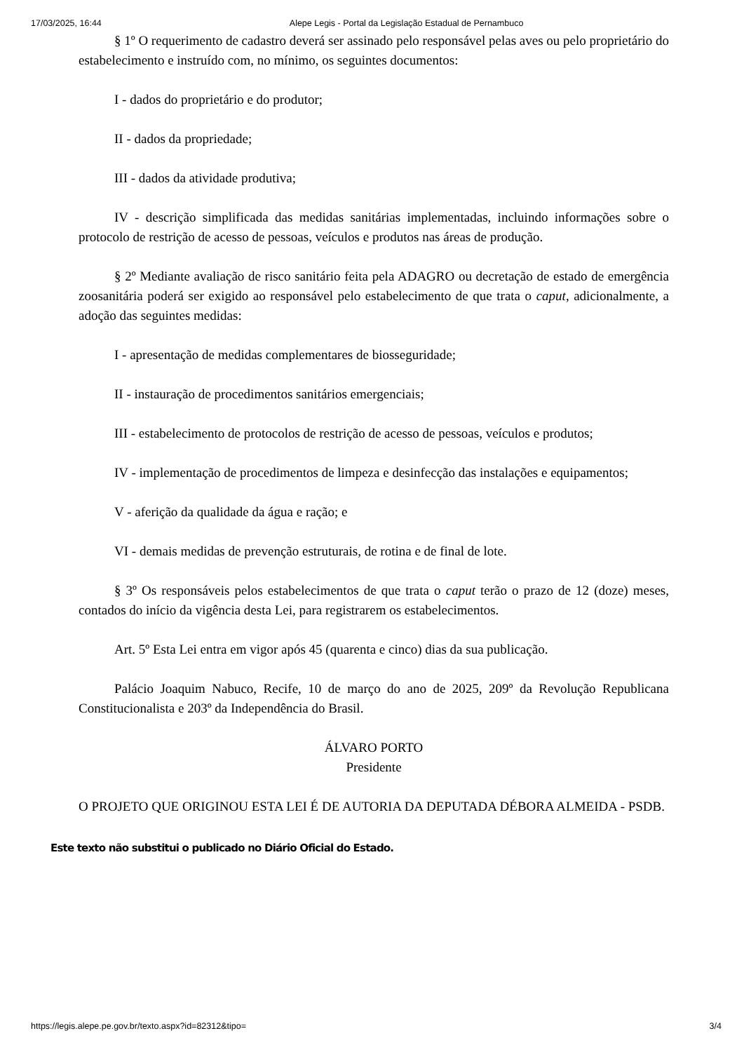17/03/2025, 16:44 Alepe Legis - Portal da Legislação Estadual de Pernambuco
§ 1º O requerimento de cadastro deverá ser assinado pelo responsável pelas aves ou pelo proprietário do estabelecimento e instruído com, no mínimo, os seguintes documentos:
I - dados do proprietário e do produtor;
II - dados da propriedade;
III - dados da atividade produtiva;
IV - descrição simplificada das medidas sanitárias implementadas, incluindo informações sobre o protocolo de restrição de acesso de pessoas, veículos e produtos nas áreas de produção.
§ 2º Mediante avaliação de risco sanitário feita pela ADAGRO ou decretação de estado de emergência zoosanitária poderá ser exigido ao responsável pelo estabelecimento de que trata o caput, adicionalmente, a adoção das seguintes medidas:
I - apresentação de medidas complementares de biosseguridade;
II - instauração de procedimentos sanitários emergenciais;
III - estabelecimento de protocolos de restrição de acesso de pessoas, veículos e produtos;
IV - implementação de procedimentos de limpeza e desinfecção das instalações e equipamentos;
V - aferição da qualidade da água e ração; e
VI - demais medidas de prevenção estruturais, de rotina e de final de lote.
§ 3º Os responsáveis pelos estabelecimentos de que trata o caput terão o prazo de 12 (doze) meses, contados do início da vigência desta Lei, para registrarem os estabelecimentos.
Art. 5º Esta Lei entra em vigor após 45 (quarenta e cinco) dias da sua publicação.
Palácio Joaquim Nabuco, Recife, 10 de março do ano de 2025, 209º da Revolução Republicana Constitucionalista e 203º da Independência do Brasil.
ÁLVARO PORTO
Presidente
O PROJETO QUE ORIGINOU ESTA LEI É DE AUTORIA DA DEPUTADA DÉBORA ALMEIDA - PSDB.
Este texto não substitui o publicado no Diário Oficial do Estado.
https://legis.alepe.pe.gov.br/texto.aspx?id=82312&tipo= 3/4